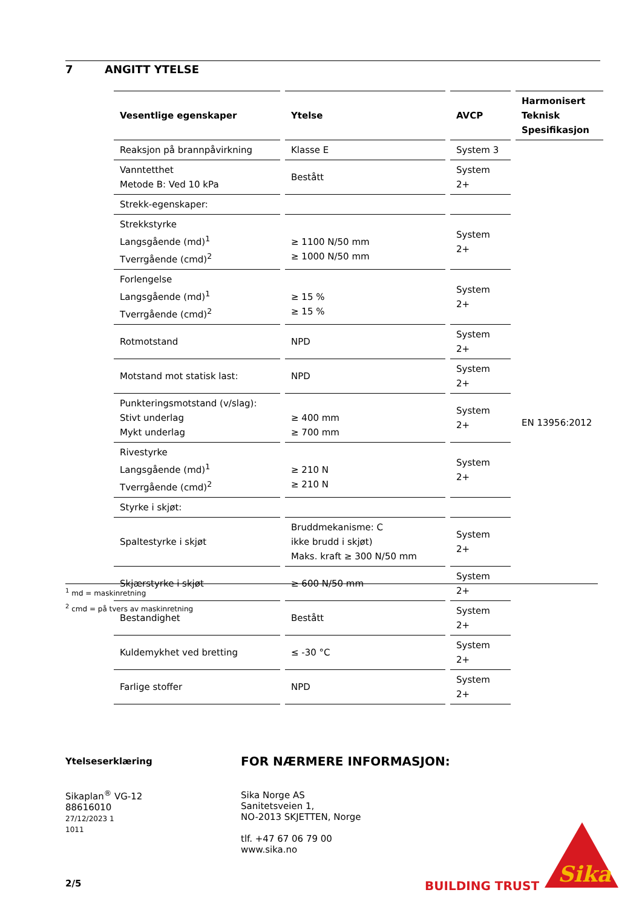7 ANGITT YTELSE
| Vesentlige egenskaper | Ytelse | AVCP | Harmonisert Teknisk Spesifikasjon |
| --- | --- | --- | --- |
| Reaksjon på brannpåvirkning | Klasse E | System 3 | EN 13956:2012 |
| Vanntetthet Metode B: Ved 10 kPa | Bestått | System 2+ | |
| Strekk-egenskaper: | | | |
| Strekkstyrke Langsgående (md)<sup>1</sup> Tverrgående (cmd)<sup>2</sup> | ≥ 1100 N/50 mm ≥ 1000 N/50 mm | System 2+ | |
| Forlengelse Langsgående (md)<sup>1</sup> Tverrgående (cmd)<sup>2</sup> | ≥ 15 % ≥ 15 % | System 2+ | |
| Rotmotstand | NPD | System 2+ | |
| Motstand mot statisk last: | NPD | System 2+ | |
| Punkteringsmotstand (v/slag): Stivt underlag Mykt underlag | ≥ 400 mm ≥ 700 mm | System 2+ | |
| Rivestyrke Langsgående (md)<sup>1</sup> Tverrgående (cmd)<sup>2</sup> | ≥ 210 N ≥ 210 N | System 2+ | |
| Styrke i skjøt: | | | |
| Spaltestyrke i skjøt | Bruddmekanisme: C ikke brudd i skjøt) Maks. kraft ≥ 300 N/50 mm | System 2+ | |
| Skjærstyrke i skjøt | ≥ 600 N/50 mm | System 2+ | |
| Bestandighet | Bestått | System 2+ | |
| Kuldemykhet ved bretting | ≤ -30 °C | System 2+ | |
| Farlige stoffer | NPD | System 2+ | |
<sup>1</sup> md = maskinretning
<sup>2</sup> cmd = på tvers av maskinretning
Ytelseserklæring
Sikaplan<sup>®</sup> VG-12
88616010
27/12/2023 1
1011
2/5
FOR NÆRMERE INFORMASJON:
Sika Norge AS
Sanitetsveien 1,
NO-2013 SKJETTEN, Norge
tlf. +47 67 06 79 00
www.sika.no
BUILDING TRUST
Sika